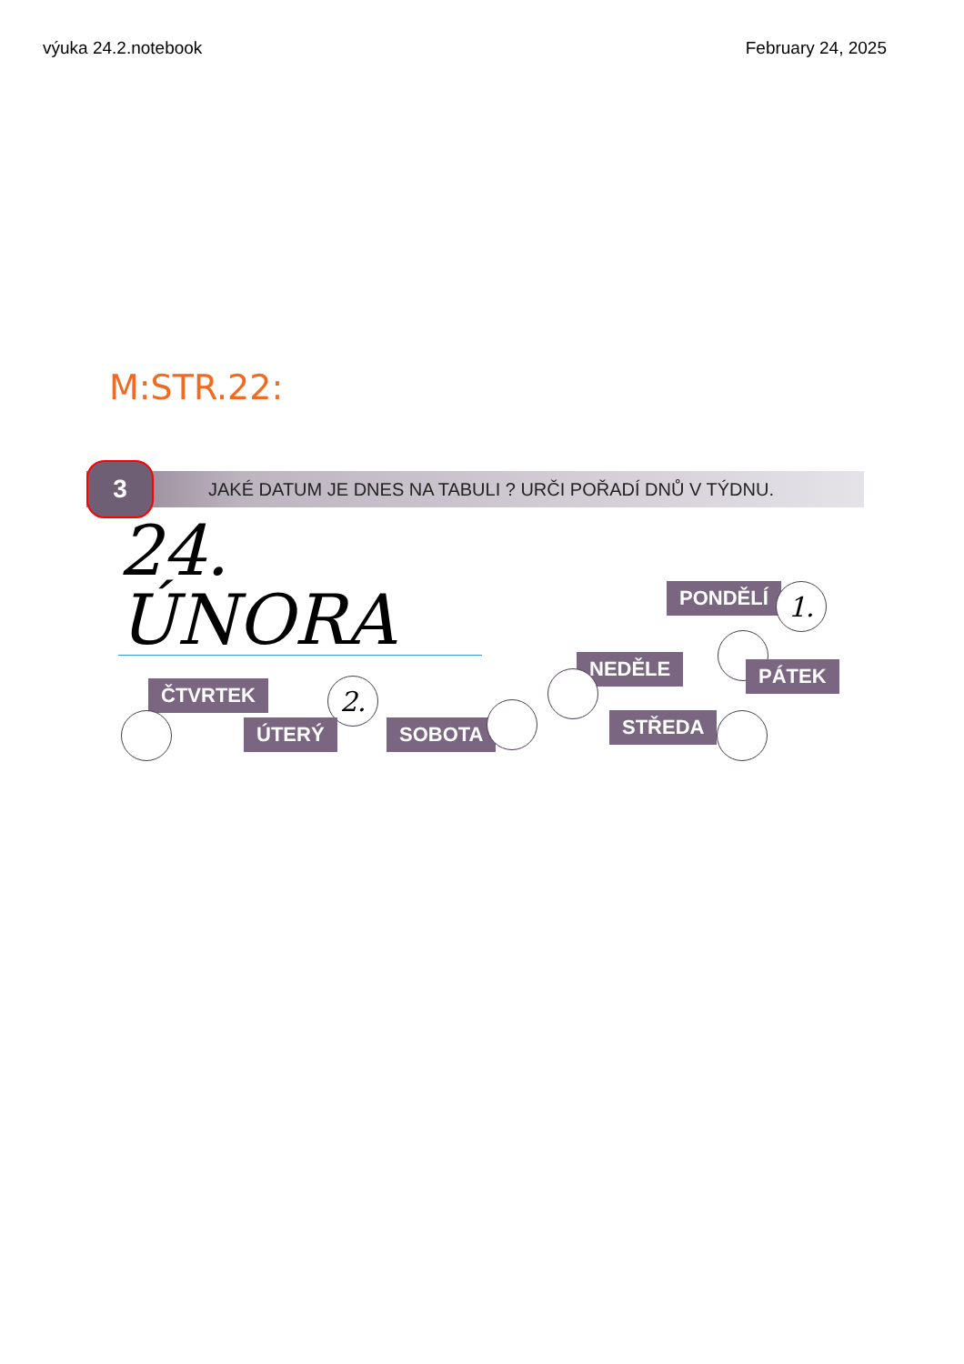výuka 24.2.notebook February 24, 2025
M:STR.22:
3
JAKÉ DATUM JE DNES NA TABULI ? URČI POŘADÍ DNŮ V TÝDNU.
24. ÚNORA
PONDĚLÍ 1.
NEDĚLE PÁTEK
ČTVRTEK 2.
ÚTERÝ SOBOTA STŘEDA